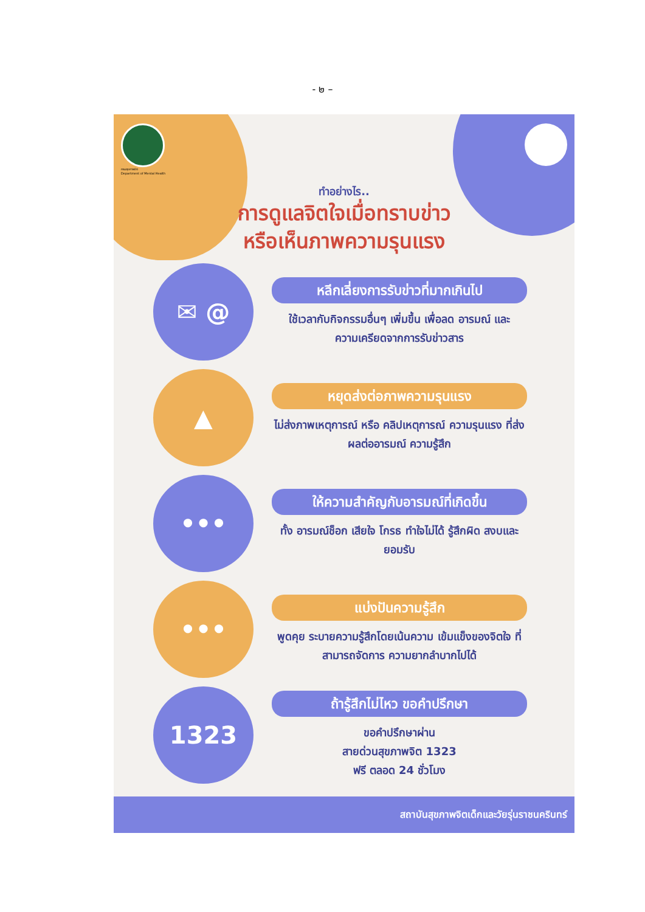- ๒ –
กรมสุขภาพจิต
Department of Mental Health
ทำอย่างไร..
การดูแลจิตใจเมื่อทราบข่าว
หรือเห็นภาพความรุนแรง
✉ @
หลีกเลี่ยงการรับข่าวที่มากเกินไป
ใช้เวลากับกิจกรรมอื่นๆ เพิ่มขึ้น เพื่อลด อารมณ์ และความเครียดจากการรับข่าวสาร
▲
หยุดส่งต่อภาพความรุนแรง
ไม่ส่งภาพเหตุการณ์ หรือ คลิปเหตุการณ์ ความรุนแรง ที่ส่งผลต่ออารมณ์ ความรู้สึก
•••
ให้ความสำคัญกับอารมณ์ที่เกิดขึ้น
ทั้ง อารมณ์ช็อก เสียใจ โกรธ ทำใจไม่ได้ รู้สึกผิด สงบและยอมรับ
•••
แบ่งปันความรู้สึก
พูดคุย ระบายความรู้สึกโดยเน้นความ เข้มแข็งของจิตใจ ที่สามารถจัดการ ความยากลำบากไปได้
1323
ถ้ารู้สึกไม่ไหว ขอคำปรึกษา
ขอคำปรึกษาผ่าน
สายด่วนสุขภาพจิต 1323
ฟรี ตลอด 24 ชั่วโมง
สถาบันสุขภาพจิตเด็กและวัยรุ่นราชนครินทร์